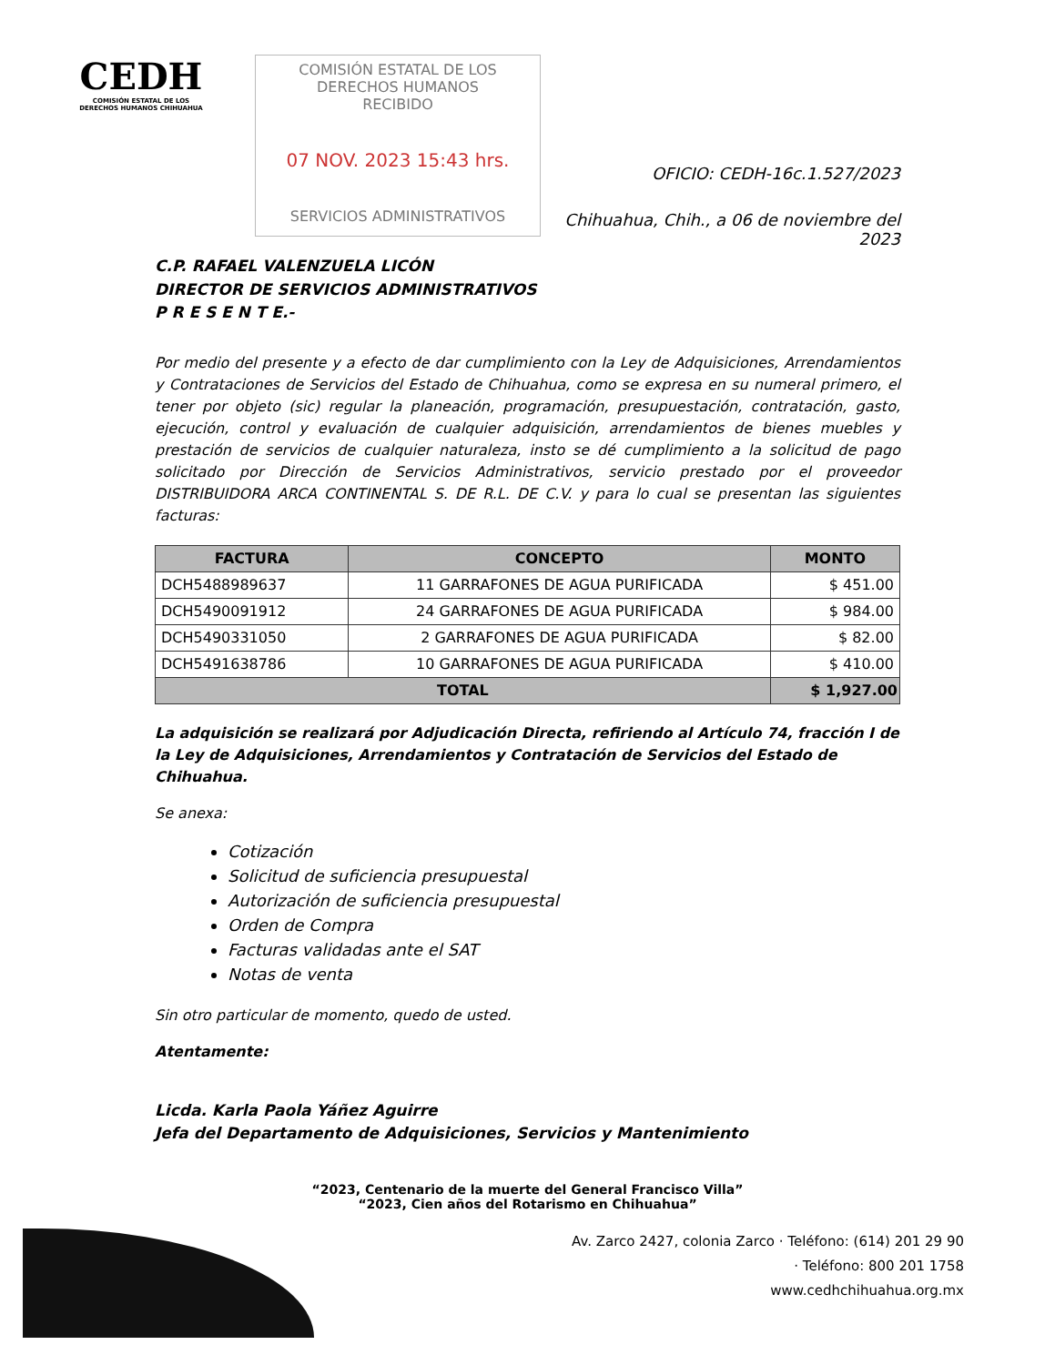CEDH
COMISIÓN ESTATAL DE LOS DERECHOS HUMANOS CHIHUAHUA
COMISIÓN ESTATAL DE LOS DERECHOS HUMANOS
RECIBIDO
07 NOV. 2023 15:43 hrs.
SERVICIOS ADMINISTRATIVOS
OFICIO: CEDH-16c.1.527/2023
Chihuahua, Chih., a 06 de noviembre del 2023
C.P. RAFAEL VALENZUELA LICÓN
DIRECTOR DE SERVICIOS ADMINISTRATIVOS
P R E S E N T E.-
Por medio del presente y a efecto de dar cumplimiento con la Ley de Adquisiciones, Arrendamientos y Contrataciones de Servicios del Estado de Chihuahua, como se expresa en su numeral primero, el tener por objeto (sic) regular la planeación, programación, presupuestación, contratación, gasto, ejecución, control y evaluación de cualquier adquisición, arrendamientos de bienes muebles y prestación de servicios de cualquier naturaleza, insto se dé cumplimiento a la solicitud de pago solicitado por Dirección de Servicios Administrativos, servicio prestado por el proveedor DISTRIBUIDORA ARCA CONTINENTAL S. DE R.L. DE C.V. y para lo cual se presentan las siguientes facturas:
| FACTURA | CONCEPTO | MONTO |
| --- | --- | --- |
| DCH5488989637 | 11 GARRAFONES DE AGUA PURIFICADA | $ 451.00 |
| DCH5490091912 | 24 GARRAFONES DE AGUA PURIFICADA | $ 984.00 |
| DCH5490331050 | 2 GARRAFONES DE AGUA PURIFICADA | $ 82.00 |
| DCH5491638786 | 10 GARRAFONES DE AGUA PURIFICADA | $ 410.00 |
| TOTAL | | $ 1,927.00 |
La adquisición se realizará por Adjudicación Directa, refiriendo al Artículo 74, fracción I de la Ley de Adquisiciones, Arrendamientos y Contratación de Servicios del Estado de Chihuahua.
Se anexa:
Cotización
Solicitud de suficiencia presupuestal
Autorización de suficiencia presupuestal
Orden de Compra
Facturas validadas ante el SAT
Notas de venta
Sin otro particular de momento, quedo de usted.
Atentamente:
Licda. Karla Paola Yáñez Aguirre
Jefa del Departamento de Adquisiciones, Servicios y Mantenimiento
“2023, Centenario de la muerte del General Francisco Villa”
“2023, Cien años del Rotarismo en Chihuahua”
Av. Zarco 2427, colonia Zarco · Teléfono: (614) 201 29 90
· Teléfono: 800 201 1758
www.cedhchihuahua.org.mx